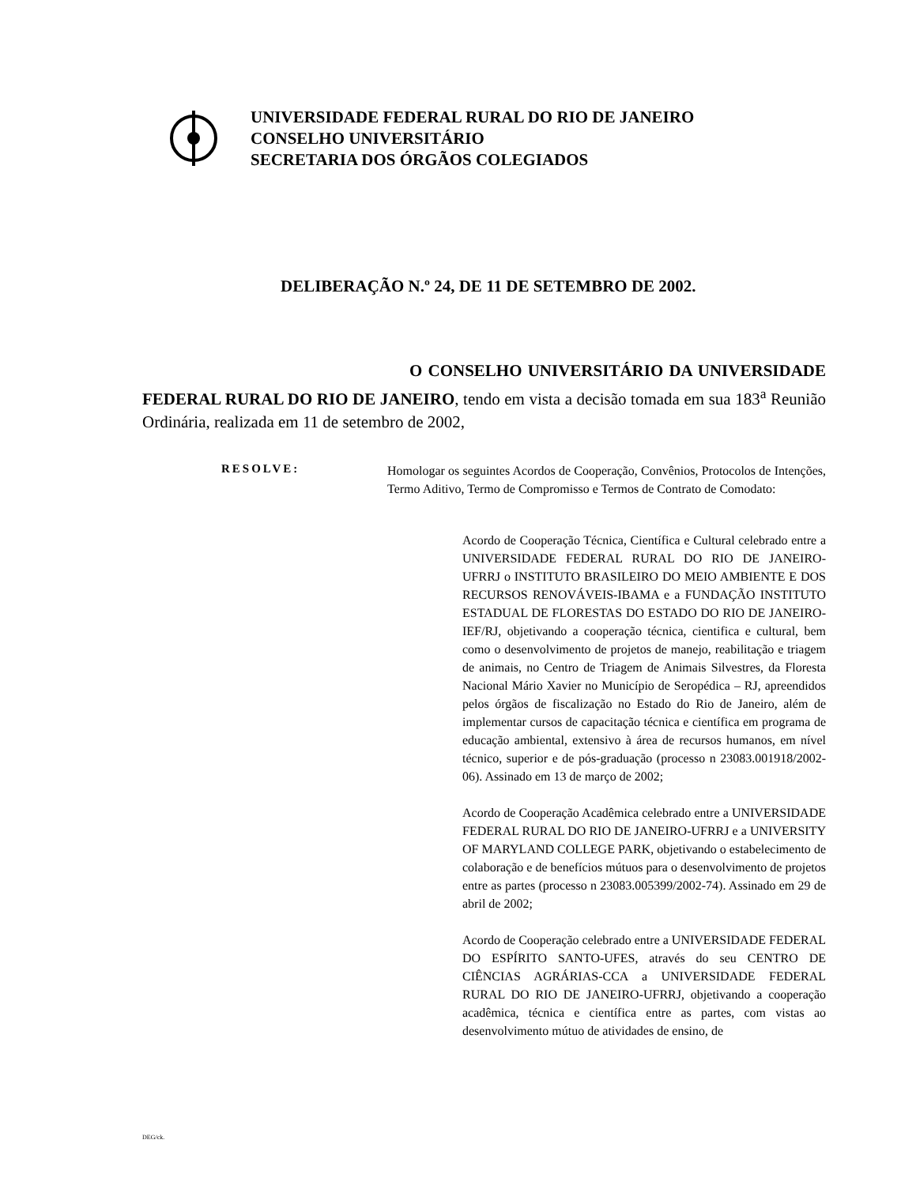UNIVERSIDADE FEDERAL RURAL DO RIO DE JANEIRO
CONSELHO UNIVERSITÁRIO
SECRETARIA DOS ÓRGÃOS COLEGIADOS
DELIBERAÇÃO N.º 24, DE 11 DE SETEMBRO DE 2002.
O CONSELHO UNIVERSITÁRIO DA UNIVERSIDADE FEDERAL RURAL DO RIO DE JANEIRO, tendo em vista a decisão tomada em sua 183<sup>a</sup> Reunião Ordinária, realizada em 11 de setembro de 2002,
RESOLVE:
Homologar os seguintes Acordos de Cooperação, Convênios, Protocolos de Intenções, Termo Aditivo, Termo de Compromisso e Termos de Contrato de Comodato:
Acordo de Cooperação Técnica, Científica e Cultural celebrado entre a UNIVERSIDADE FEDERAL RURAL DO RIO DE JANEIRO-UFRRJ o INSTITUTO BRASILEIRO DO MEIO AMBIENTE E DOS RECURSOS RENOVÁVEIS-IBAMA e a FUNDAÇÃO INSTITUTO ESTADUAL DE FLORESTAS DO ESTADO DO RIO DE JANEIRO-IEF/RJ, objetivando a cooperação técnica, cientifica e cultural, bem como o desenvolvimento de projetos de manejo, reabilitação e triagem de animais, no Centro de Triagem de Animais Silvestres, da Floresta Nacional Mário Xavier no Município de Seropédica – RJ, apreendidos pelos órgãos de fiscalização no Estado do Rio de Janeiro, além de implementar cursos de capacitação técnica e científica em programa de educação ambiental, extensivo à área de recursos humanos, em nível técnico, superior e de pós-graduação (processo n 23083.001918/2002-06). Assinado em 13 de março de 2002;
Acordo de Cooperação Acadêmica celebrado entre a UNIVERSIDADE FEDERAL RURAL DO RIO DE JANEIRO-UFRRJ e a UNIVERSITY OF MARYLAND COLLEGE PARK, objetivando o estabelecimento de colaboração e de benefícios mútuos para o desenvolvimento de projetos entre as partes (processo n 23083.005399/2002-74). Assinado em 29 de abril de 2002;
Acordo de Cooperação celebrado entre a UNIVERSIDADE FEDERAL DO ESPÍRITO SANTO-UFES, através do seu CENTRO DE CIÊNCIAS AGRÁRIAS-CCA a UNIVERSIDADE FEDERAL RURAL DO RIO DE JANEIRO-UFRRJ, objetivando a cooperação acadêmica, técnica e científica entre as partes, com vistas ao desenvolvimento mútuo de atividades de ensino, de
DEG/ck.